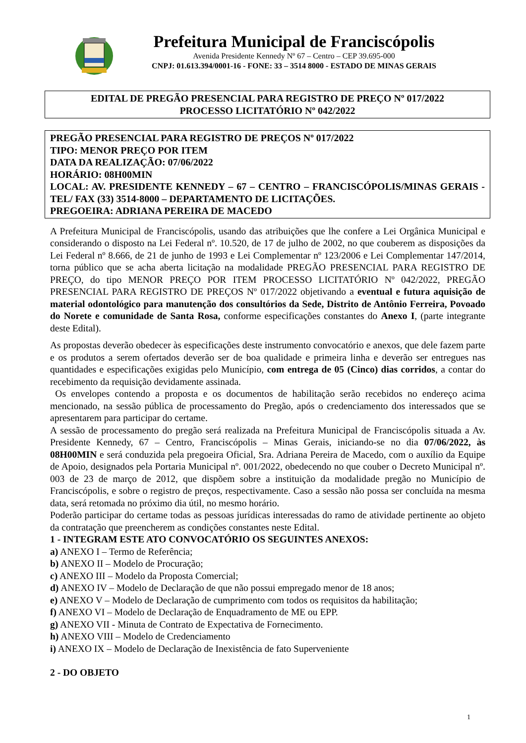Prefeitura Municipal de Franciscópolis
Avenida Presidente Kennedy Nº 67 – Centro – CEP 39.695-000
CNPJ: 01.613.394/0001-16 - FONE: 33 – 3514 8000 - ESTADO DE MINAS GERAIS
EDITAL DE PREGÃO PRESENCIAL PARA REGISTRO DE PREÇO Nº 017/2022
PROCESSO LICITATÓRIO Nº 042/2022
PREGÃO PRESENCIAL PARA REGISTRO DE PREÇOS Nº 017/2022
TIPO: MENOR PREÇO POR ITEM
DATA DA REALIZAÇÃO: 07/06/2022
HORÁRIO: 08H00MIN
LOCAL: AV. PRESIDENTE KENNEDY – 67 – CENTRO – FRANCISCÓPOLIS/MINAS GERAIS - TEL/ FAX (33) 3514-8000 – DEPARTAMENTO DE LICITAÇÕES.
PREGOEIRA: ADRIANA PEREIRA DE MACEDO
A Prefeitura Municipal de Franciscópolis, usando das atribuições que lhe confere a Lei Orgânica Municipal e considerando o disposto na Lei Federal nº. 10.520, de 17 de julho de 2002, no que couberem as disposições da Lei Federal nº 8.666, de 21 de junho de 1993 e Lei Complementar nº 123/2006 e Lei Complementar 147/2014, torna público que se acha aberta licitação na modalidade PREGÃO PRESENCIAL PARA REGISTRO DE PREÇO, do tipo MENOR PREÇO POR ITEM PROCESSO LICITATÓRIO Nº 042/2022, PREGÃO PRESENCIAL PARA REGISTRO DE PREÇOS Nº 017/2022 objetivando a eventual e futura aquisição de material odontológico para manutenção dos consultórios da Sede, Distrito de Antônio Ferreira, Povoado do Norete e comunidade de Santa Rosa, conforme especificações constantes do Anexo I, (parte integrante deste Edital).
As propostas deverão obedecer às especificações deste instrumento convocatório e anexos, que dele fazem parte e os produtos a serem ofertados deverão ser de boa qualidade e primeira linha e deverão ser entregues nas quantidades e especificações exigidas pelo Município, com entrega de 05 (Cinco) dias corridos, a contar do recebimento da requisição devidamente assinada.
Os envelopes contendo a proposta e os documentos de habilitação serão recebidos no endereço acima mencionado, na sessão pública de processamento do Pregão, após o credenciamento dos interessados que se apresentarem para participar do certame.
A sessão de processamento do pregão será realizada na Prefeitura Municipal de Franciscópolis situada a Av. Presidente Kennedy, 67 – Centro, Franciscópolis – Minas Gerais, iniciando-se no dia 07/06/2022, às 08H00MIN e será conduzida pela pregoeira Oficial, Sra. Adriana Pereira de Macedo, com o auxílio da Equipe de Apoio, designados pela Portaria Municipal nº. 001/2022, obedecendo no que couber o Decreto Municipal nº. 003 de 23 de março de 2012, que dispõem sobre a instituição da modalidade pregão no Município de Franciscópolis, e sobre o registro de preços, respectivamente. Caso a sessão não possa ser concluída na mesma data, será retomada no próximo dia útil, no mesmo horário.
Poderão participar do certame todas as pessoas jurídicas interessadas do ramo de atividade pertinente ao objeto da contratação que preencherem as condições constantes neste Edital.
1 - INTEGRAM ESTE ATO CONVOCATÓRIO OS SEGUINTES ANEXOS:
a) ANEXO I – Termo de Referência;
b) ANEXO II – Modelo de Procuração;
c) ANEXO III – Modelo da Proposta Comercial;
d) ANEXO IV – Modelo de Declaração de que não possui empregado menor de 18 anos;
e) ANEXO V – Modelo de Declaração de cumprimento com todos os requisitos da habilitação;
f) ANEXO VI – Modelo de Declaração de Enquadramento de ME ou EPP.
g) ANEXO VII - Minuta de Contrato de Expectativa de Fornecimento.
h) ANEXO VIII – Modelo de Credenciamento
i) ANEXO IX – Modelo de Declaração de Inexistência de fato Superveniente
2 - DO OBJETO
1